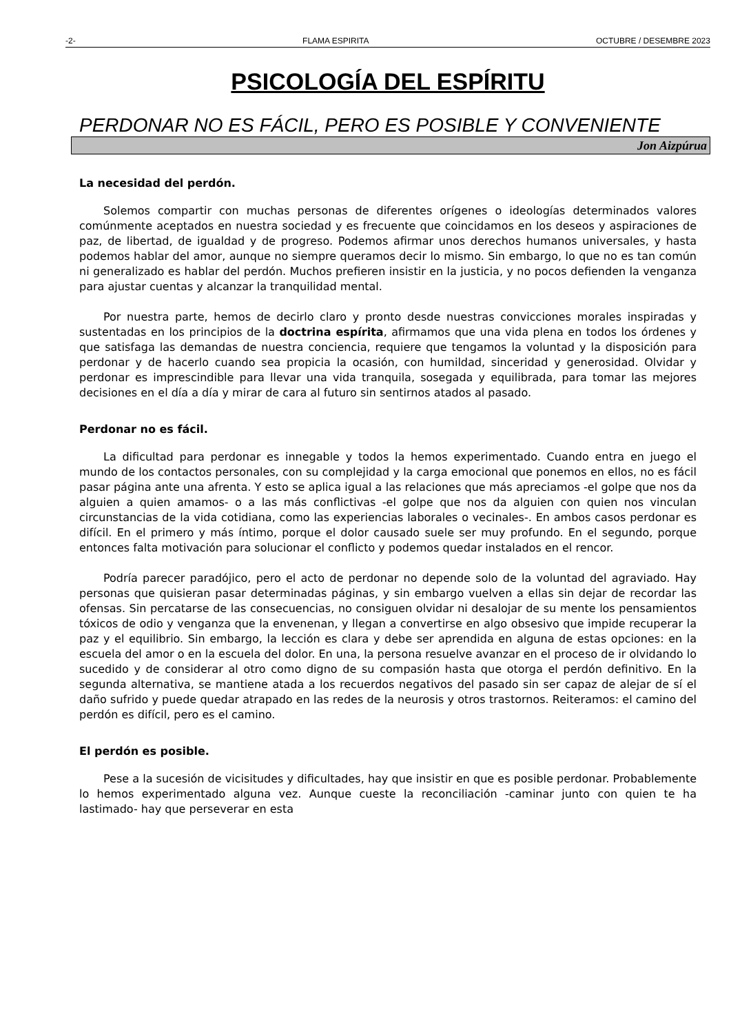-2- FLAMA ESPIRITA OCTUBRE / DESEMBRE 2023
PSICOLOGÍA DEL ESPÍRITU
PERDONAR NO ES FÁCIL, PERO ES POSIBLE Y CONVENIENTE
Jon Aizpúrua
La necesidad del perdón.
Solemos compartir con muchas personas de diferentes orígenes o ideologías determinados valores comúnmente aceptados en nuestra sociedad y es frecuente que coincidamos en los deseos y aspiraciones de paz, de libertad, de igualdad y de progreso. Podemos afirmar unos derechos humanos universales, y hasta podemos hablar del amor, aunque no siempre queramos decir lo mismo. Sin embargo, lo que no es tan común ni generalizado es hablar del perdón. Muchos prefieren insistir en la justicia, y no pocos defienden la venganza para ajustar cuentas y alcanzar la tranquilidad mental.
Por nuestra parte, hemos de decirlo claro y pronto desde nuestras convicciones morales inspiradas y sustentadas en los principios de la doctrina espírita, afirmamos que una vida plena en todos los órdenes y que satisfaga las demandas de nuestra conciencia, requiere que tengamos la voluntad y la disposición para perdonar y de hacerlo cuando sea propicia la ocasión, con humildad, sinceridad y generosidad. Olvidar y perdonar es imprescindible para llevar una vida tranquila, sosegada y equilibrada, para tomar las mejores decisiones en el día a día y mirar de cara al futuro sin sentirnos atados al pasado.
Perdonar no es fácil.
La dificultad para perdonar es innegable y todos la hemos experimentado. Cuando entra en juego el mundo de los contactos personales, con su complejidad y la carga emocional que ponemos en ellos, no es fácil pasar página ante una afrenta. Y esto se aplica igual a las relaciones que más apreciamos -el golpe que nos da alguien a quien amamos- o a las más conflictivas -el golpe que nos da alguien con quien nos vinculan circunstancias de la vida cotidiana, como las experiencias laborales o vecinales-. En ambos casos perdonar es difícil. En el primero y más íntimo, porque el dolor causado suele ser muy profundo. En el segundo, porque entonces falta motivación para solucionar el conflicto y podemos quedar instalados en el rencor.
Podría parecer paradójico, pero el acto de perdonar no depende solo de la voluntad del agraviado. Hay personas que quisieran pasar determinadas páginas, y sin embargo vuelven a ellas sin dejar de recordar las ofensas. Sin percatarse de las consecuencias, no consiguen olvidar ni desalojar de su mente los pensamientos tóxicos de odio y venganza que la envenenan, y llegan a convertirse en algo obsesivo que impide recuperar la paz y el equilibrio. Sin embargo, la lección es clara y debe ser aprendida en alguna de estas opciones: en la escuela del amor o en la escuela del dolor. En una, la persona resuelve avanzar en el proceso de ir olvidando lo sucedido y de considerar al otro como digno de su compasión hasta que otorga el perdón definitivo. En la segunda alternativa, se mantiene atada a los recuerdos negativos del pasado sin ser capaz de alejar de sí el daño sufrido y puede quedar atrapado en las redes de la neurosis y otros trastornos. Reiteramos: el camino del perdón es difícil, pero es el camino.
El perdón es posible.
Pese a la sucesión de vicisitudes y dificultades, hay que insistir en que es posible perdonar. Probablemente lo hemos experimentado alguna vez. Aunque cueste la reconciliación -caminar junto con quien te ha lastimado- hay que perseverar en esta